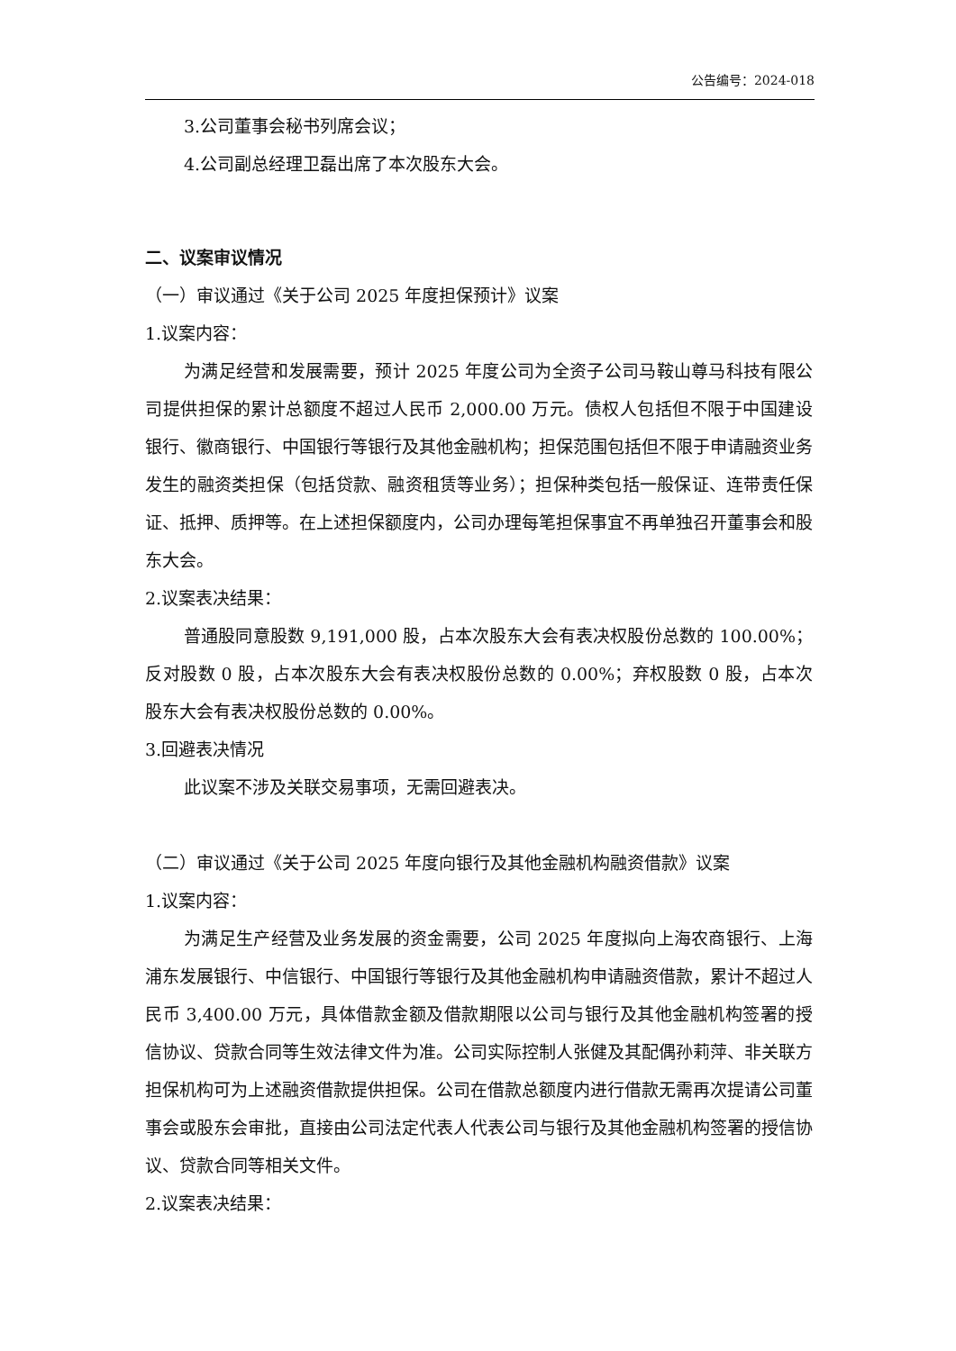公告编号：2024-018
3.公司董事会秘书列席会议；
4.公司副总经理卫磊出席了本次股东大会。
二、议案审议情况
（一）审议通过《关于公司 2025 年度担保预计》议案
1.议案内容：
为满足经营和发展需要，预计 2025 年度公司为全资子公司马鞍山尊马科技有限公司提供担保的累计总额度不超过人民币 2,000.00 万元。债权人包括但不限于中国建设银行、徽商银行、中国银行等银行及其他金融机构；担保范围包括但不限于申请融资业务发生的融资类担保（包括贷款、融资租赁等业务）；担保种类包括一般保证、连带责任保证、抵押、质押等。在上述担保额度内，公司办理每笔担保事宜不再单独召开董事会和股东大会。
2.议案表决结果：
普通股同意股数 9,191,000 股，占本次股东大会有表决权股份总数的 100.00%；反对股数 0 股，占本次股东大会有表决权股份总数的 0.00%；弃权股数 0 股，占本次股东大会有表决权股份总数的 0.00%。
3.回避表决情况
此议案不涉及关联交易事项，无需回避表决。
（二）审议通过《关于公司 2025 年度向银行及其他金融机构融资借款》议案
1.议案内容：
为满足生产经营及业务发展的资金需要，公司 2025 年度拟向上海农商银行、上海浦东发展银行、中信银行、中国银行等银行及其他金融机构申请融资借款，累计不超过人民币 3,400.00 万元，具体借款金额及借款期限以公司与银行及其他金融机构签署的授信协议、贷款合同等生效法律文件为准。公司实际控制人张健及其配偶孙莉萍、非关联方担保机构可为上述融资借款提供担保。公司在借款总额度内进行借款无需再次提请公司董事会或股东会审批，直接由公司法定代表人代表公司与银行及其他金融机构签署的授信协议、贷款合同等相关文件。
2.议案表决结果：